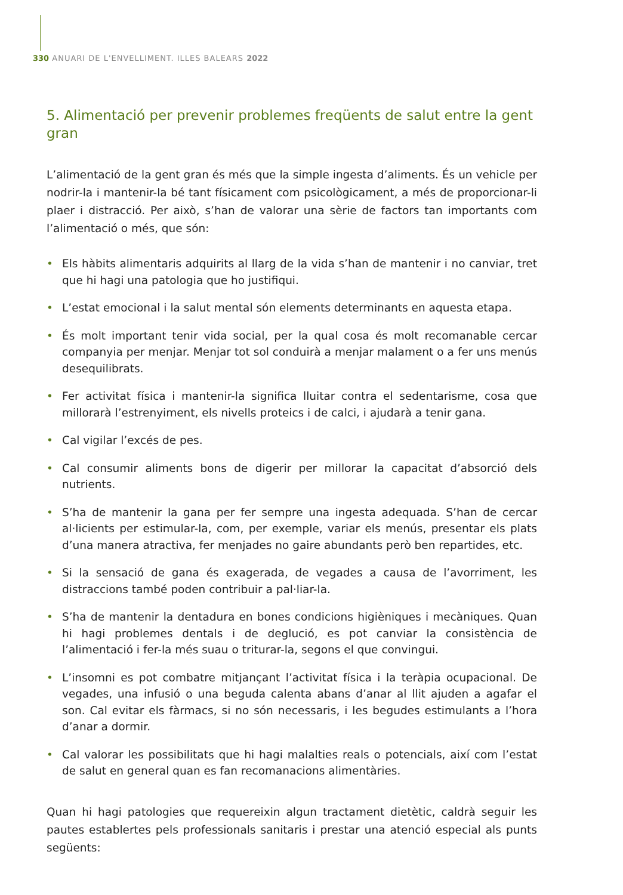330 ANUARI DE L'ENVELLIMENT. ILLES BALEARS 2022
5. Alimentació per prevenir problemes freqüents de salut entre la gent gran
L’alimentació de la gent gran és més que la simple ingesta d’aliments. És un vehicle per nodrir-la i mantenir-la bé tant físicament com psicològicament, a més de proporcionar-li plaer i distracció. Per això, s’han de valorar una sèrie de factors tan importants com l’alimentació o més, que són:
• Els hàbits alimentaris adquirits al llarg de la vida s’han de mantenir i no canviar, tret que hi hagi una patologia que ho justifiqui.
• L’estat emocional i la salut mental són elements determinants en aquesta etapa.
• És molt important tenir vida social, per la qual cosa és molt recomanable cercar companyia per menjar. Menjar tot sol conduirà a menjar malament o a fer uns menús desequilibrats.
• Fer activitat física i mantenir-la significa lluitar contra el sedentarisme, cosa que millorarà l’estrenyiment, els nivells proteics i de calci, i ajudarà a tenir gana.
• Cal vigilar l’excés de pes.
• Cal consumir aliments bons de digerir per millorar la capacitat d’absorció dels nutrients.
• S’ha de mantenir la gana per fer sempre una ingesta adequada. S’han de cercar al·licients per estimular-la, com, per exemple, variar els menús, presentar els plats d’una manera atractiva, fer menjades no gaire abundants però ben repartides, etc.
• Si la sensació de gana és exagerada, de vegades a causa de l’avorriment, les distraccions també poden contribuir a pal·liar-la.
• S’ha de mantenir la dentadura en bones condicions higièniques i mecàniques. Quan hi hagi problemes dentals i de deglució, es pot canviar la consistència de l’alimentació i fer-la més suau o triturar-la, segons el que convingui.
• L’insomni es pot combatre mitjançant l’activitat física i la teràpia ocupacional. De vegades, una infusió o una beguda calenta abans d’anar al llit ajuden a agafar el son. Cal evitar els fàrmacs, si no són necessaris, i les begudes estimulants a l’hora d’anar a dormir.
• Cal valorar les possibilitats que hi hagi malalties reals o potencials, així com l’estat de salut en general quan es fan recomanacions alimentàries.
Quan hi hagi patologies que requereixin algun tractament dietètic, caldrà seguir les pautes establertes pels professionals sanitaris i prestar una atenció especial als punts següents: